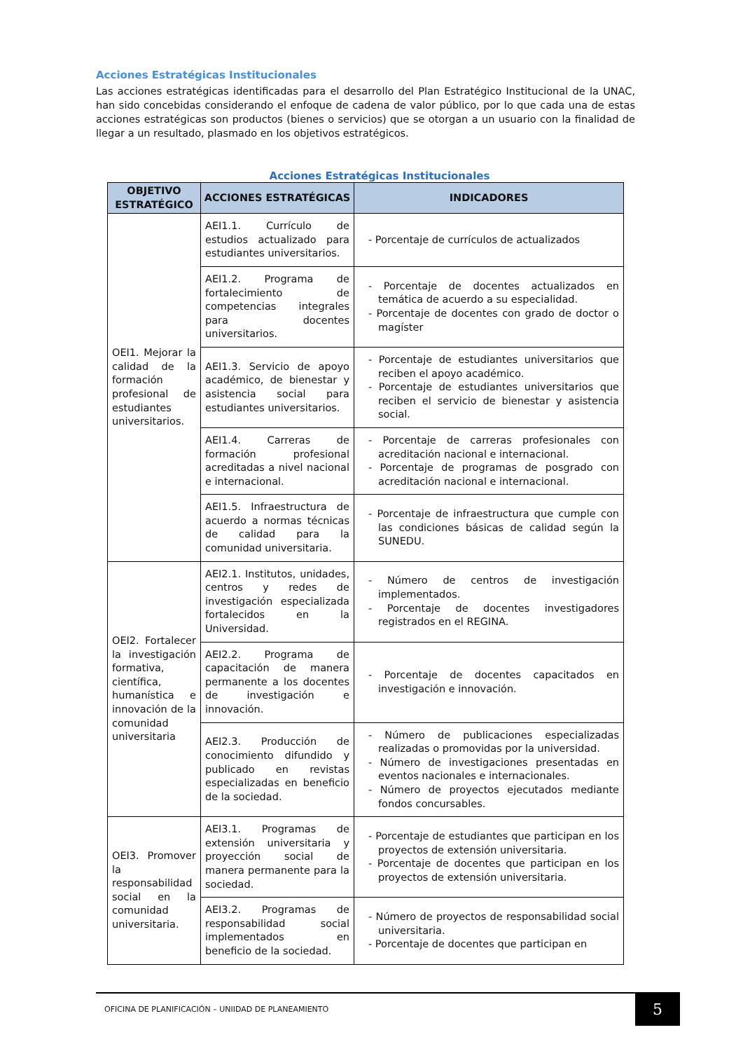Acciones Estratégicas Institucionales
Las acciones estratégicas identificadas para el desarrollo del Plan Estratégico Institucional de la UNAC, han sido concebidas considerando el enfoque de cadena de valor público, por lo que cada una de estas acciones estratégicas son productos (bienes o servicios) que se otorgan a un usuario con la finalidad de llegar a un resultado, plasmado en los objetivos estratégicos.
Acciones Estratégicas Institucionales
| OBJETIVO ESTRATÉGICO | ACCIONES ESTRATÉGICAS | INDICADORES |
| --- | --- | --- |
| OEI1. Mejorar la calidad de la formación profesional de estudiantes universitarios. | AEI1.1. Currículo de estudios actualizado para estudiantes universitarios. | - Porcentaje de currículos de actualizados |
| | AEI1.2. Programa de fortalecimiento de competencias integrales para docentes universitarios. | - Porcentaje de docentes actualizados en temática de acuerdo a su especialidad. - Porcentaje de docentes con grado de doctor o magíster |
| | AEI1.3. Servicio de apoyo académico, de bienestar y asistencia social para estudiantes universitarios. | - Porcentaje de estudiantes universitarios que reciben el apoyo académico. - Porcentaje de estudiantes universitarios que reciben el servicio de bienestar y asistencia social. |
| | AEI1.4. Carreras de formación profesional acreditadas a nivel nacional e internacional. | - Porcentaje de carreras profesionales con acreditación nacional e internacional. - Porcentaje de programas de posgrado con acreditación nacional e internacional. |
| | AEI1.5. Infraestructura de acuerdo a normas técnicas de calidad para la comunidad universitaria. | - Porcentaje de infraestructura que cumple con las condiciones básicas de calidad según la SUNEDU. |
| OEI2. Fortalecer la investigación formativa, científica, humanística e innovación de la comunidad universitaria | AEI2.1. Institutos, unidades, centros y redes de investigación especializada fortalecidos en la Universidad. | - Número de centros de investigación implementados. - Porcentaje de docentes investigadores registrados en el REGINA. |
| | AEI2.2. Programa de capacitación de manera permanente a los docentes de investigación e innovación. | - Porcentaje de docentes capacitados en investigación e innovación. |
| | AEI2.3. Producción de conocimiento difundido y publicado en revistas especializadas en beneficio de la sociedad. | - Número de publicaciones especializadas realizadas o promovidas por la universidad. - Número de investigaciones presentadas en eventos nacionales e internacionales. - Número de proyectos ejecutados mediante fondos concursables. |
| OEI3. Promover la responsabilidad social en la comunidad universitaria. | AEI3.1. Programas de extensión universitaria y proyección social de manera permanente para la sociedad. | - Porcentaje de estudiantes que participan en los proyectos de extensión universitaria. - Porcentaje de docentes que participan en los proyectos de extensión universitaria. |
| | AEI3.2. Programas de responsabilidad social implementados en beneficio de la sociedad. | - Número de proyectos de responsabilidad social universitaria. - Porcentaje de docentes que participan en |
OFICINA DE PLANIFICACIÓN – UNIIDAD DE PLANEAMIENTO
5